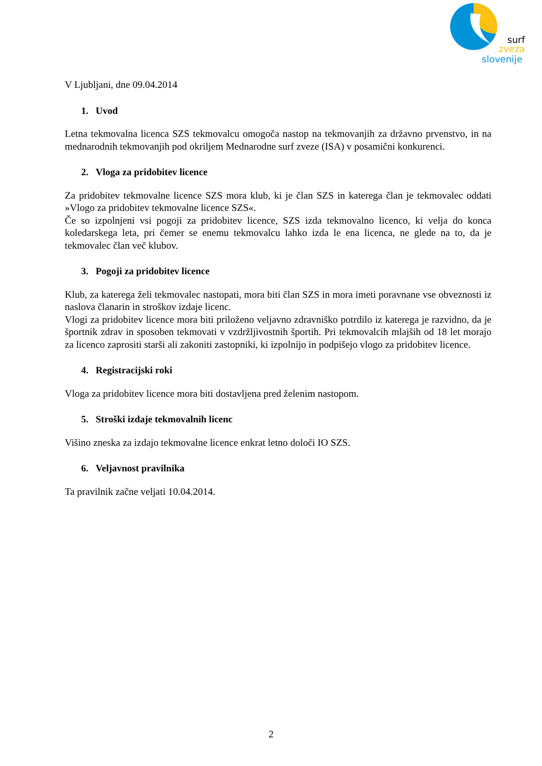surf
zveza
slovenije
V Ljubljani, dne 09.04.2014
1. Uvod
Letna tekmovalna licenca SZS tekmovalcu omogoča nastop na tekmovanjih za državno prvenstvo, in na mednarodnih tekmovanjih pod okriljem Mednarodne surf zveze (ISA) v posamični konkurenci.
2. Vloga za pridobitev licence
Za pridobitev tekmovalne licence SZS mora klub, ki je član SZS in katerega član je tekmovalec oddati »Vlogo za pridobitev tekmovalne licence SZS«.
Če so izpolnjeni vsi pogoji za pridobitev licence, SZS izda tekmovalno licenco, ki velja do konca koledarskega leta, pri čemer se enemu tekmovalcu lahko izda le ena licenca, ne glede na to, da je tekmovalec član več klubov.
3. Pogoji za pridobitev licence
Klub, za katerega želi tekmovalec nastopati, mora biti član SZS in mora imeti poravnane vse obveznosti iz naslova članarin in stroškov izdaje licenc.
Vlogi za pridobitev licence mora biti priloženo veljavno zdravniško potrdilo iz katerega je razvidno, da je športnik zdrav in sposoben tekmovati v vzdržljivostnih športih. Pri tekmovalcih mlajših od 18 let morajo za licenco zaprositi starši ali zakoniti zastopniki, ki izpolnijo in podpišejo vlogo za pridobitev licence.
4. Registracijski roki
Vloga za pridobitev licence mora biti dostavljena pred želenim nastopom.
5. Stroški izdaje tekmovalnih licenc
Višino zneska za izdajo tekmovalne licence enkrat letno določi IO SZS.
6. Veljavnost pravilnika
Ta pravilnik začne veljati 10.04.2014.
2